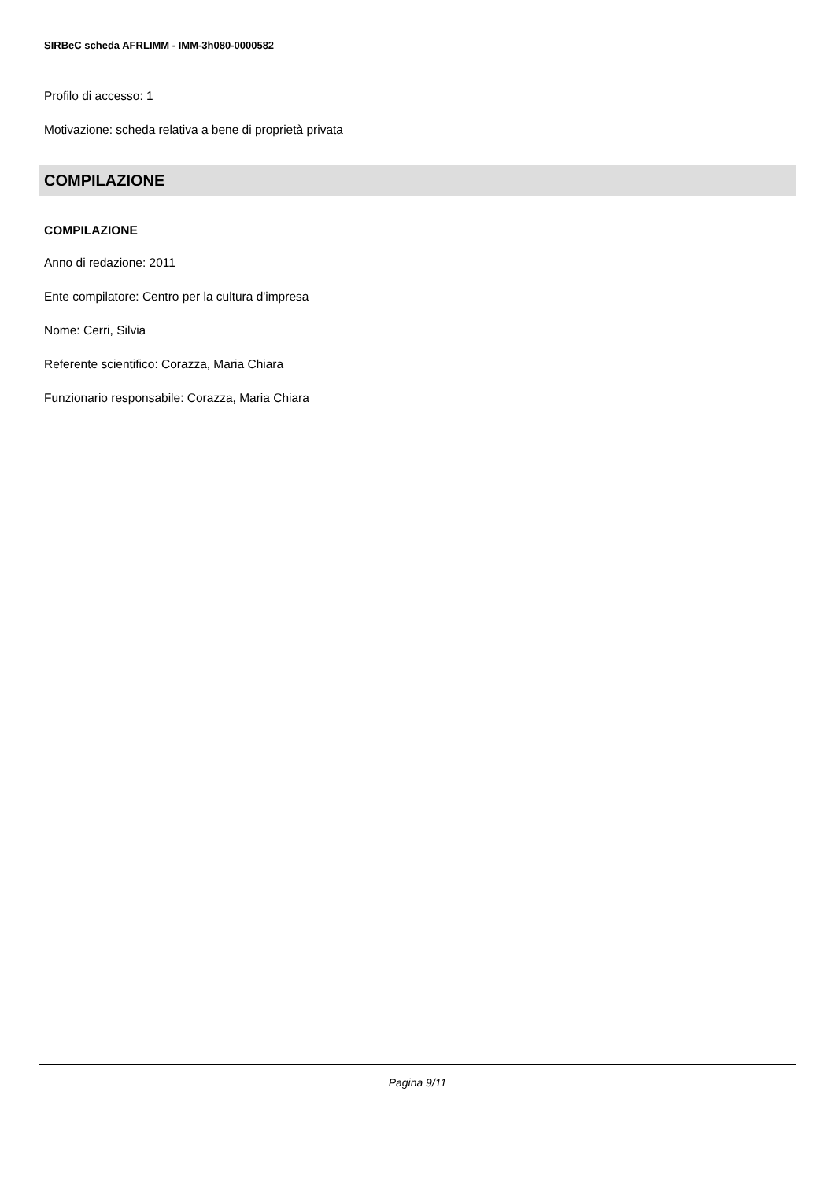SIRBeC scheda AFRLIMM - IMM-3h080-0000582
Profilo di accesso: 1
Motivazione: scheda relativa a bene di proprietà privata
COMPILAZIONE
COMPILAZIONE
Anno di redazione: 2011
Ente compilatore: Centro per la cultura d'impresa
Nome: Cerri, Silvia
Referente scientifico: Corazza, Maria Chiara
Funzionario responsabile: Corazza, Maria Chiara
Pagina 9/11